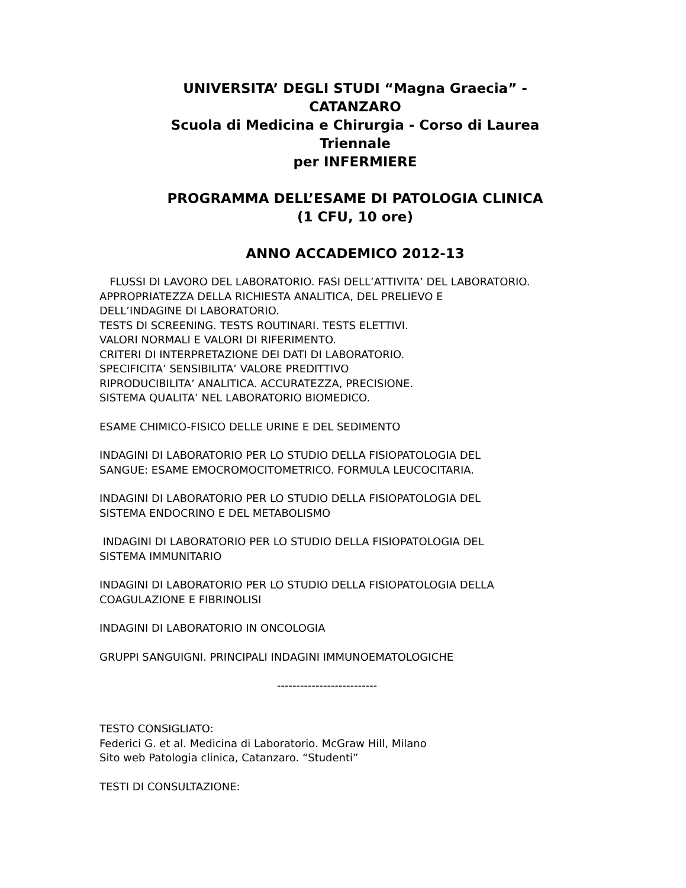UNIVERSITA’ DEGLI STUDI “Magna Graecia” -
CATANZARO
Scuola di Medicina e Chirurgia - Corso di Laurea
Triennale
per INFERMIERE
PROGRAMMA DELL’ESAME DI PATOLOGIA CLINICA
(1 CFU, 10 ore)
ANNO ACCADEMICO 2012-13
FLUSSI DI LAVORO DEL LABORATORIO. FASI DELL’ATTIVITA’ DEL LABORATORIO.
APPROPRIATEZZA DELLA RICHIESTA ANALITICA, DEL PRELIEVO E
DELL’INDAGINE DI LABORATORIO.
TESTS DI SCREENING. TESTS ROUTINARI. TESTS ELETTIVI.
VALORI NORMALI E VALORI DI RIFERIMENTO.
CRITERI DI INTERPRETAZIONE DEI DATI DI LABORATORIO.
SPECIFICITA’ SENSIBILITA’ VALORE PREDITTIVO
RIPRODUCIBILITA’ ANALITICA. ACCURATEZZA, PRECISIONE.
SISTEMA QUALITA’ NEL LABORATORIO BIOMEDICO.
ESAME CHIMICO-FISICO DELLE URINE E DEL SEDIMENTO
INDAGINI DI LABORATORIO PER LO STUDIO DELLA FISIOPATOLOGIA DEL
SANGUE: ESAME EMOCROMOCITOMETRICO. FORMULA LEUCOCITARIA.
INDAGINI DI LABORATORIO PER LO STUDIO DELLA FISIOPATOLOGIA DEL
SISTEMA ENDOCRINO E DEL METABOLISMO
INDAGINI DI LABORATORIO PER LO STUDIO DELLA FISIOPATOLOGIA DEL
SISTEMA IMMUNITARIO
INDAGINI DI LABORATORIO PER LO STUDIO DELLA FISIOPATOLOGIA DELLA
COAGULAZIONE E FIBRINOLISI
INDAGINI DI LABORATORIO IN ONCOLOGIA
GRUPPI SANGUIGNI. PRINCIPALI INDAGINI IMMUNOEMATOLOGICHE
--------------------------
TESTO CONSIGLIATO:
Federici G. et al. Medicina di Laboratorio. McGraw Hill, Milano
Sito web Patologia clinica, Catanzaro. “Studenti”
TESTI DI CONSULTAZIONE: